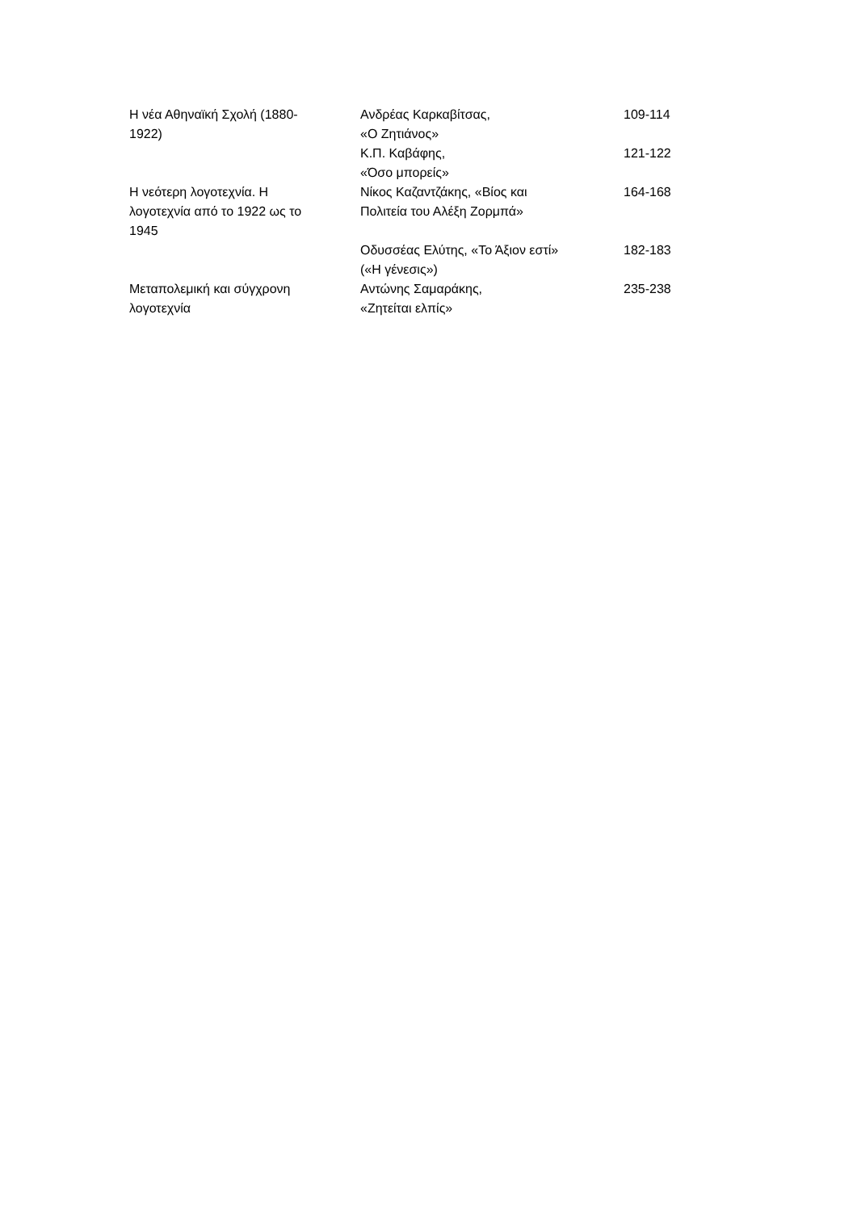| Η νέα Αθηναϊκή Σχολή (1880- 1922) | Ανδρέας Καρκαβίτσας, «Ο Ζητιάνος» | 109-114 |
| | Κ.Π. Καβάφης, «Όσο μπορείς» | 121-122 |
| Η νεότερη λογοτεχνία. Η λογοτεχνία από το 1922 ως το 1945 | Νίκος Καζαντζάκης, «Βίος και Πολιτεία του Αλέξη Ζορμπά» | 164-168 |
| | Οδυσσέας Ελύτης, «Το Άξιον εστί» («Η γένεσις») | 182-183 |
| Μεταπολεμική και σύγχρονη λογοτεχνία | Αντώνης Σαμαράκης, «Ζητείται ελπίς» | 235-238 |